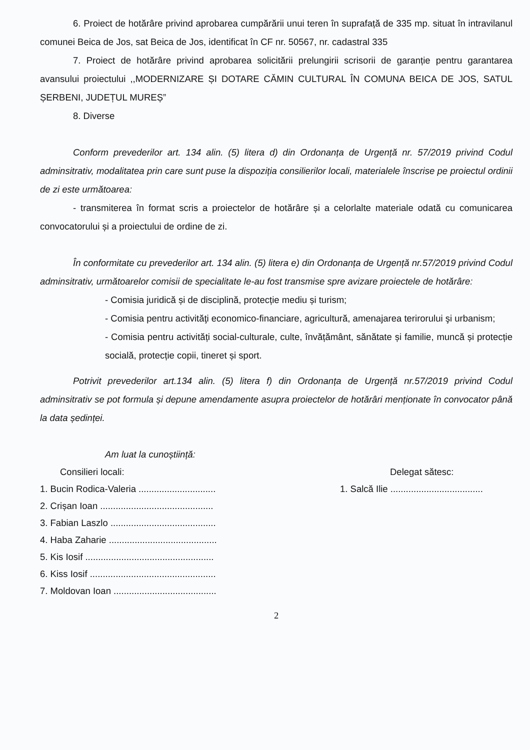6. Proiect de hotărâre privind aprobarea cumpărării unui teren în suprafață de 335 mp. situat în intravilanul comunei Beica de Jos, sat Beica de Jos, identificat în CF nr. 50567, nr. cadastral 335
7. Proiect de hotărâre privind aprobarea solicitării prelungirii scrisorii de garanție pentru garantarea avansului proiectului ,,MODERNIZARE ȘI DOTARE CĂMIN CULTURAL ÎN COMUNA BEICA DE JOS, SATUL ȘERBENI, JUDEȚUL MUREȘ”
8. Diverse
Conform prevederilor art. 134 alin. (5) litera d) din Ordonanța de Urgență nr. 57/2019 privind Codul adminsitrativ, modalitatea prin care sunt puse la dispoziția consilierilor locali, materialele înscrise pe proiectul ordinii de zi este următoarea:
- transmiterea în format scris a proiectelor de hotărâre și a celorlalte materiale odată cu comunicarea convocatorului și a proiectului de ordine de zi.
În conformitate cu prevederilor art. 134 alin. (5) litera e) din Ordonanța de Urgență nr.57/2019 privind Codul adminsitrativ, următoarelor comisii de specialitate le-au fost transmise spre avizare proiectele de hotărâre:
- Comisia juridică și de disciplină, protecție mediu și turism;
- Comisia pentru activităţi economico-financiare, agricultură, amenajarea terirorului şi urbanism;
- Comisia pentru activități social-culturale, culte, învățământ, sănătate și familie, muncă și protecție socială, protecție copii, tineret și sport.
Potrivit prevederilor art.134 alin. (5) litera f) din Ordonanța de Urgență nr.57/2019 privind Codul adminsitrativ se pot formula și depune amendamente asupra proiectelor de hotărâri menționate în convocator până la data ședinței.
Am luat la cunoștiință:
Consilieri locali:
1. Bucin Rodica-Valeria ..............................
2. Crișan Ioan ............................................
3. Fabian Laszlo .........................................
4. Haba Zaharie ..........................................
5. Kis Iosif ..................................................
6. Kiss Iosif .................................................
7. Moldovan Ioan ........................................
Delegat sătesc:
1. Salcă Ilie ....................................
2